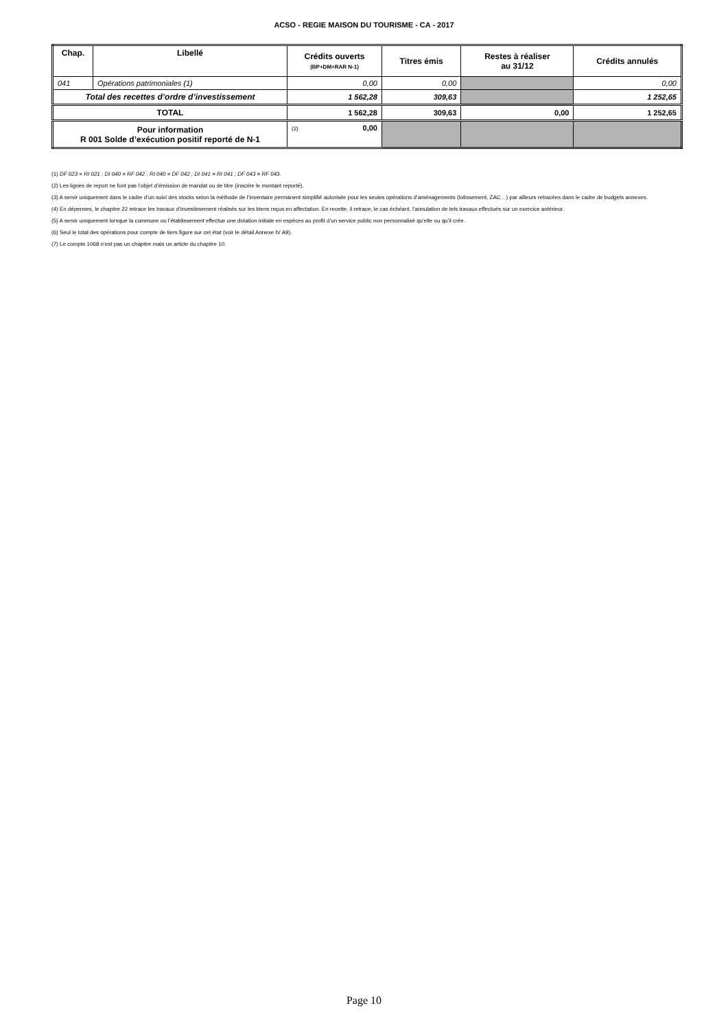ACSO - REGIE MAISON DU TOURISME - CA - 2017
| Chap. | Libellé | Crédits ouverts (BP+DM+RAR N-1) | Titres émis | Restes à réaliser au 31/12 | Crédits annulés |
| --- | --- | --- | --- | --- | --- |
| 041 | Opérations patrimoniales (1) | 0,00 | 0,00 | | 0,00 |
| Total des recettes d’ordre d’investissement | | 1 562,28 | 309,63 | | 1 252,65 |
| TOTAL | | 1 562,28 | 309,63 | 0,00 | 1 252,65 |
| Pour information R 001 Solde d’exécution positif reporté de N-1 | | (2) 0,00 | | | |
(1) DF 023 = RI 021 ; DI 040 = RF 042 ; RI 040 = DF 042 ; DI 041 = RI 041 ; DF 043 = RF 043.
(2) Les lignes de report ne font pas l’objet d’émission de mandat ou de titre (inscrire le montant reporté).
(3) A servir uniquement dans le cadre d’un suivi des stocks selon la méthode de l’inventaire permanent simplifié autorisée pour les seules opérations d’aménagements (lotissement, ZAC…) par ailleurs retracées dans le cadre de budgets annexes.
(4) En dépenses, le chapitre 22 retrace les travaux d’investissement réalisés sur les biens reçus en affectation. En recette, il retrace, le cas échéant, l’annulation de tels travaux effectués sur un exercice antérieur.
(5) A servir uniquement lorsque la commune ou l’établissement effectue une dotation initiale en espèces au profit d’un service public non personnalisé qu’elle ou qu’il crée.
(6) Seul le total des opérations pour compte de tiers figure sur cet état (voir le détail Annexe IV A9).
(7) Le compte 1068 n’est pas un chapitre mais un article du chapitre 10.
Page 10